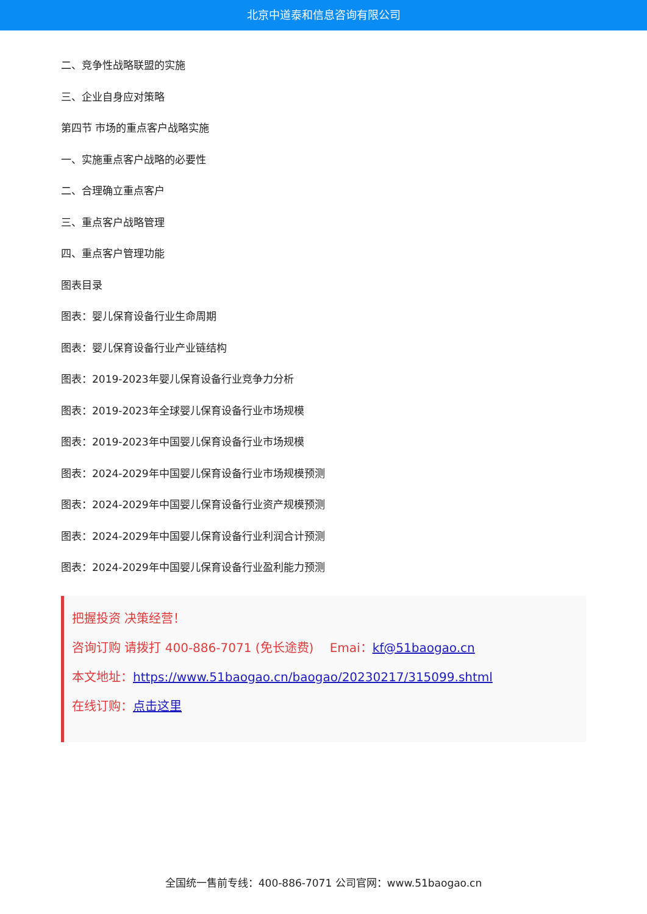北京中道泰和信息咨询有限公司
二、竞争性战略联盟的实施
三、企业自身应对策略
第四节 市场的重点客户战略实施
一、实施重点客户战略的必要性
二、合理确立重点客户
三、重点客户战略管理
四、重点客户管理功能
图表目录
图表：婴儿保育设备行业生命周期
图表：婴儿保育设备行业产业链结构
图表：2019-2023年婴儿保育设备行业竞争力分析
图表：2019-2023年全球婴儿保育设备行业市场规模
图表：2019-2023年中国婴儿保育设备行业市场规模
图表：2024-2029年中国婴儿保育设备行业市场规模预测
图表：2024-2029年中国婴儿保育设备行业资产规模预测
图表：2024-2029年中国婴儿保育设备行业利润合计预测
图表：2024-2029年中国婴儿保育设备行业盈利能力预测
把握投资 决策经营！
咨询订购 请拨打 400-886-7071 (免长途费)　 Emai：kf@51baogao.cn
本文地址：https://www.51baogao.cn/baogao/20230217/315099.shtml
在线订购：点击这里
全国统一售前专线：400-886-7071 公司官网：www.51baogao.cn